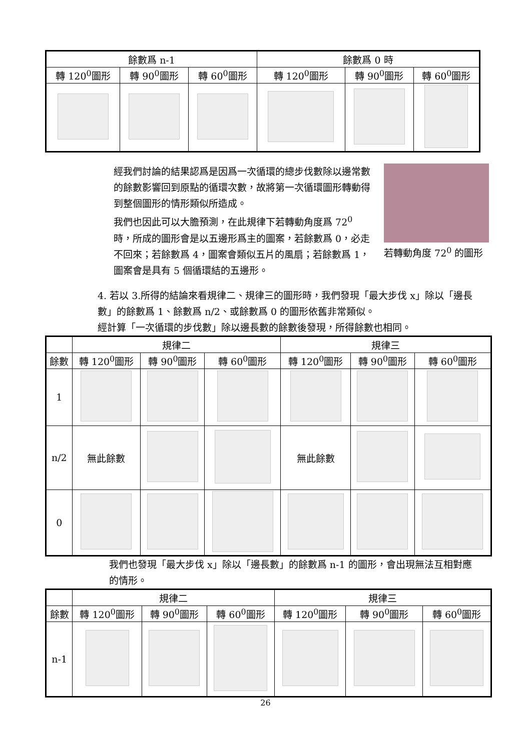| 餘數爲 n-1 | | | 餘數爲 0 時 | | |
| --- | --- | --- | --- | --- | --- |
| 轉 120<sup>0</sup>圖形 | 轉 90<sup>0</sup>圖形 | 轉 60<sup>0</sup>圖形 | 轉 120<sup>0</sup>圖形 | 轉 90<sup>0</sup>圖形 | 轉 60<sup>0</sup>圖形 |
經我們討論的結果認爲是因爲一次循環的總步伐數除以邊常數的餘數影響回到原點的循環次數，故將第一次循環圖形轉動得到整個圖形的情形類似所造成。
我們也因此可以大膽預測，在此規律下若轉動角度爲 72<sup>0</sup> 時，所成的圖形會是以五邊形爲主的圖案，若餘數爲 0，必走不回來；若餘數爲 4，圖案會類似五片的風扇；若餘數爲 1，圖案會是具有 5 個循環結的五邊形。
若轉動角度 72<sup>0</sup> 的圖形
4. 若以 3.所得的結論來看規律二、規律三的圖形時，我們發現「最大步伐 x」除以「邊長數」的餘數爲 1、餘數爲 n/2、或餘數爲 0 的圖形依舊非常類似。
經計算「一次循環的步伐數」除以邊長數的餘數後發現，所得餘數也相同。
| | 規律二 | | | 規律三 | | |
| --- | --- | --- | --- | --- | --- | --- |
| 餘數 | 轉 120<sup>0</sup>圖形 | 轉 90<sup>0</sup>圖形 | 轉 60<sup>0</sup>圖形 | 轉 120<sup>0</sup>圖形 | 轉 90<sup>0</sup>圖形 | 轉 60<sup>0</sup>圖形 |
| 1 | | | | | | |
| n/2 | 無此餘數 | | | 無此餘數 | | |
| 0 | | | | | | |
我們也發現「最大步伐 x」除以「邊長數」的餘數爲 n-1 的圖形，會出現無法互相對應的情形。
| | 規律二 | | | 規律三 | | |
| --- | --- | --- | --- | --- | --- | --- |
| 餘數 | 轉 120<sup>0</sup>圖形 | 轉 90<sup>0</sup>圖形 | 轉 60<sup>0</sup>圖形 | 轉 120<sup>0</sup>圖形 | 轉 90<sup>0</sup>圖形 | 轉 60<sup>0</sup>圖形 |
| n-1 | | | | | | |
26